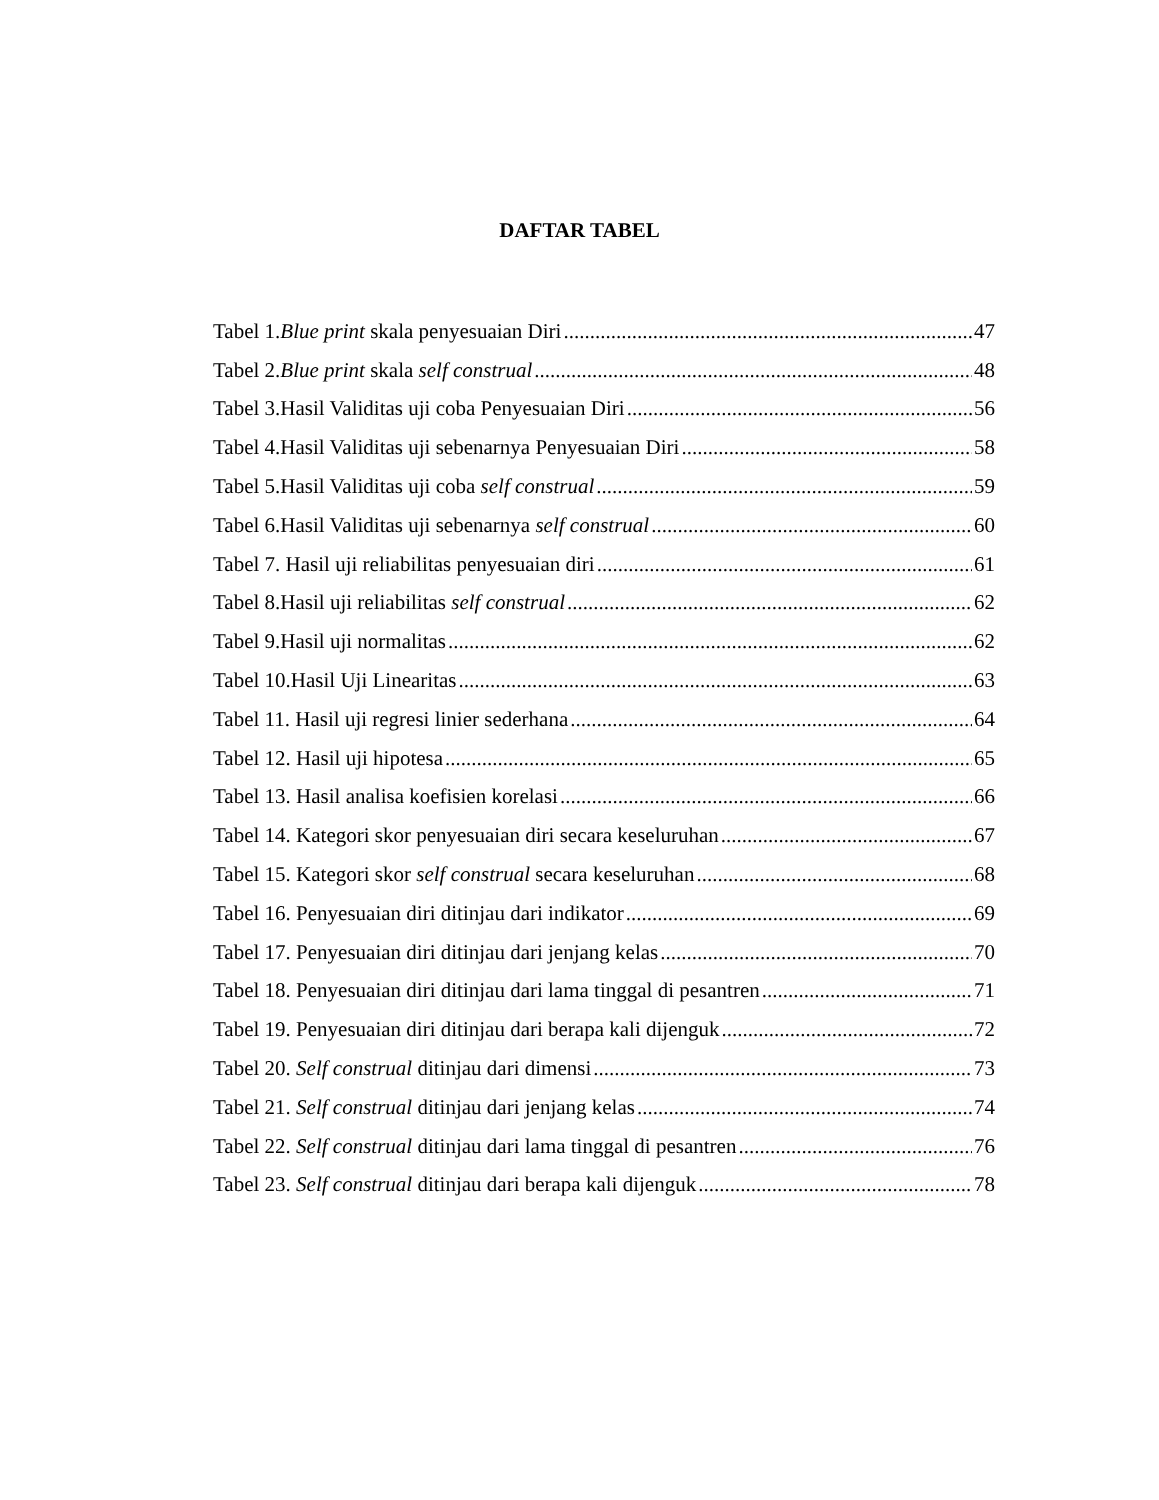DAFTAR TABEL
Tabel 1.Blue print skala penyesuaian Diri 47
Tabel 2.Blue print skala self construal 48
Tabel 3.Hasil Validitas uji coba Penyesuaian Diri 56
Tabel 4.Hasil Validitas uji sebenarnya Penyesuaian Diri 58
Tabel 5.Hasil Validitas uji coba self construal 59
Tabel 6.Hasil Validitas uji sebenarnya self construal 60
Tabel 7. Hasil uji reliabilitas penyesuaian diri 61
Tabel 8.Hasil uji reliabilitas self construal 62
Tabel 9.Hasil uji normalitas 62
Tabel 10.Hasil Uji Linearitas 63
Tabel 11. Hasil uji regresi linier sederhana 64
Tabel 12. Hasil uji hipotesa 65
Tabel 13. Hasil analisa koefisien korelasi 66
Tabel 14. Kategori skor penyesuaian diri secara keseluruhan 67
Tabel 15. Kategori skor self construal secara keseluruhan 68
Tabel 16. Penyesuaian diri ditinjau dari indikator 69
Tabel 17. Penyesuaian diri ditinjau dari jenjang kelas 70
Tabel 18. Penyesuaian diri ditinjau dari lama tinggal di pesantren 71
Tabel 19. Penyesuaian diri ditinjau dari berapa kali dijenguk 72
Tabel 20. Self construal ditinjau dari dimensi 73
Tabel 21. Self construal ditinjau dari jenjang kelas 74
Tabel 22. Self construal ditinjau dari lama tinggal di pesantren 76
Tabel 23. Self construal ditinjau dari berapa kali dijenguk 78